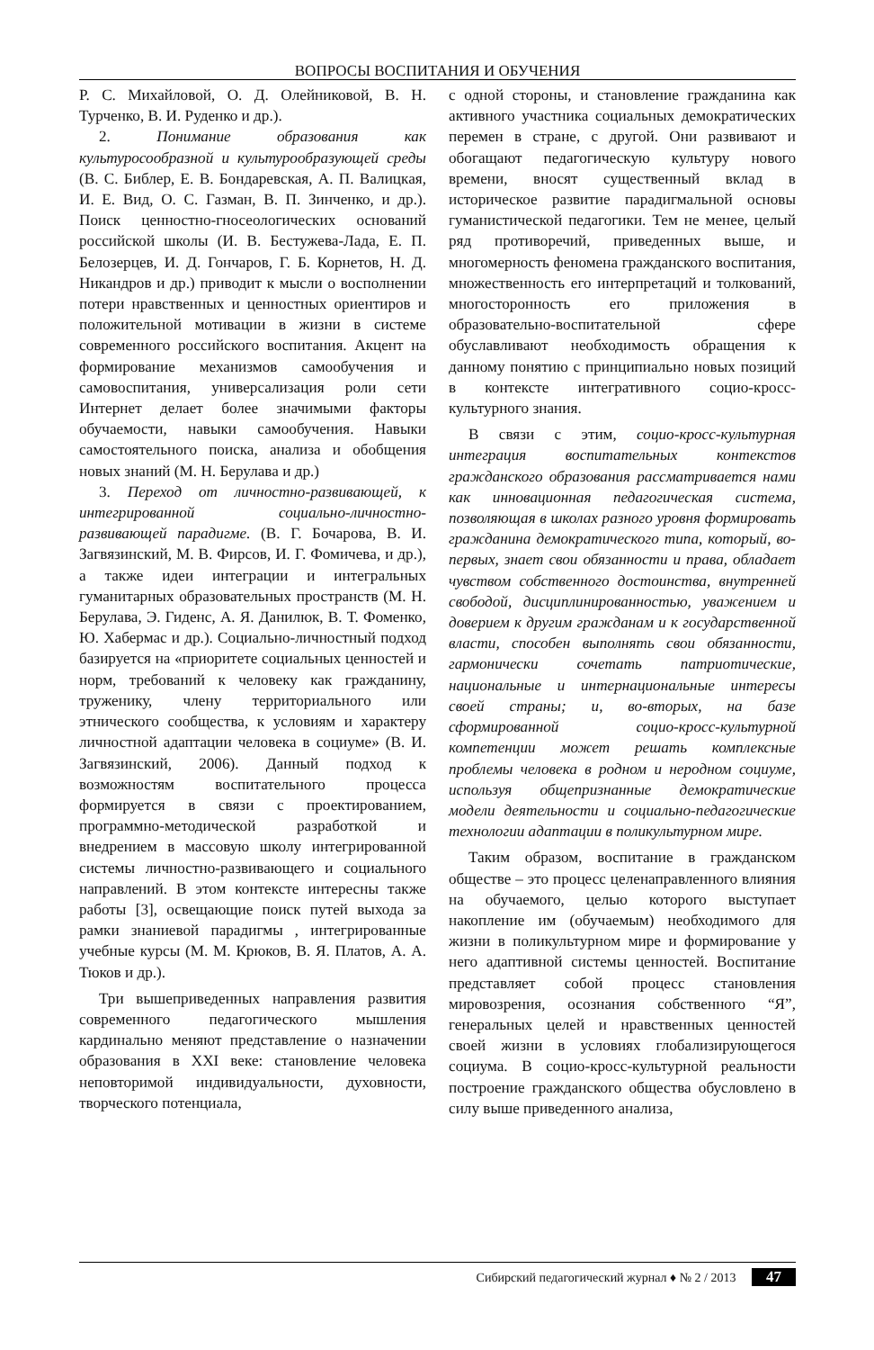ВОПРОСЫ ВОСПИТАНИЯ И ОБУЧЕНИЯ
Р. С. Михайловой, О. Д. Олейниковой, В. Н. Турченко, В. И. Руденко и др.).
2. Понимание образования как культуросообразной и культурообразующей среды (В. С. Библер, Е. В. Бондаревская, А. П. Валицкая, И. Е. Вид, О. С. Газман, В. П. Зинченко, и др.). Поиск ценностно-гносеологических оснований российской школы (И. В. Бестужева-Лада, Е. П. Белозерцев, И. Д. Гончаров, Г. Б. Корнетов, Н. Д. Никандров и др.) приводит к мысли о восполнении потери нравственных и ценностных ориентиров и положительной мотивации в жизни в системе современного российского воспитания. Акцент на формирование механизмов самообучения и самовоспитания, универсализация роли сети Интернет делает более значимыми факторы обучаемости, навыки самообучения. Навыки самостоятельного поиска, анализа и обобщения новых знаний (М. Н. Берулава и др.)
3. Переход от личностно-развивающей, к интегрированной социально-личностно-развивающей парадигме. (В. Г. Бочарова, В. И. Загвязинский, М. В. Фирсов, И. Г. Фомичева, и др.), а также идеи интеграции и интегральных гуманитарных образовательных пространств (М. Н. Берулава, Э. Гиденс, А. Я. Данилюк, В. Т. Фоменко, Ю. Хабермас и др.). Социально-личностный подход базируется на «приоритете социальных ценностей и норм, требований к человеку как гражданину, труженику, члену территориального или этнического сообщества, к условиям и характеру личностной адаптации человека в социуме» (В. И. Загвязинский, 2006). Данный подход к возможностям воспитательного процесса формируется в связи с проектированием, программно-методической разработкой и внедрением в массовую школу интегрированной системы личностно-развивающего и социального направлений. В этом контексте интересны также работы [3], освещающие поиск путей выхода за рамки знаниевой парадигмы , интегрированные учебные курсы (М. М. Крюков, В. Я. Платов, А. А. Тюков и др.).
Три вышеприведенных направления развития современного педагогического мышления кардинально меняют представление о назначении образования в XXI веке: становление человека неповторимой индивидуальности, духовности, творческого потенциала,
с одной стороны, и становление гражданина как активного участника социальных демократических перемен в стране, с другой. Они развивают и обогащают педагогическую культуру нового времени, вносят существенный вклад в историческое развитие парадигмальной основы гуманистической педагогики. Тем не менее, целый ряд противоречий, приведенных выше, и многомерность феномена гражданского воспитания, множественность его интерпретаций и толкований, многосторонность его приложения в образовательно-воспитательной сфере обуславливают необходимость обращения к данному понятию с принципиально новых позиций в контексте интегративного социо-кросс-культурного знания.
В связи с этим, социо-кросс-культурная интеграция воспитательных контекстов гражданского образования рассматривается нами как инновационная педагогическая система, позволяющая в школах разного уровня формировать гражданина демократического типа, который, во-первых, знает свои обязанности и права, обладает чувством собственного достоинства, внутренней свободой, дисциплинированностью, уважением и доверием к другим гражданам и к государственной власти, способен выполнять свои обязанности, гармонически сочетать патриотические, национальные и интернациональные интересы своей страны; и, во-вторых, на базе сформированной социо-кросс-культурной компетенции может решать комплексные проблемы человека в родном и неродном социуме, используя общепризнанные демократические модели деятельности и социально-педагогические технологии адаптации в поликультурном мире.
Таким образом, воспитание в гражданском обществе – это процесс целенаправленного влияния на обучаемого, целью которого выступает накопление им (обучаемым) необходимого для жизни в поликультурном мире и формирование у него адаптивной системы ценностей. Воспитание представляет собой процесс становления мировозрения, осознания собственного “Я”, генеральных целей и нравственных ценностей своей жизни в условиях глобализирующегося социума. В социо-кросс-культурной реальности построение гражданского общества обусловлено в силу выше приведенного анализа,
Сибирский педагогический журнал ♦ № 2 / 2013 47